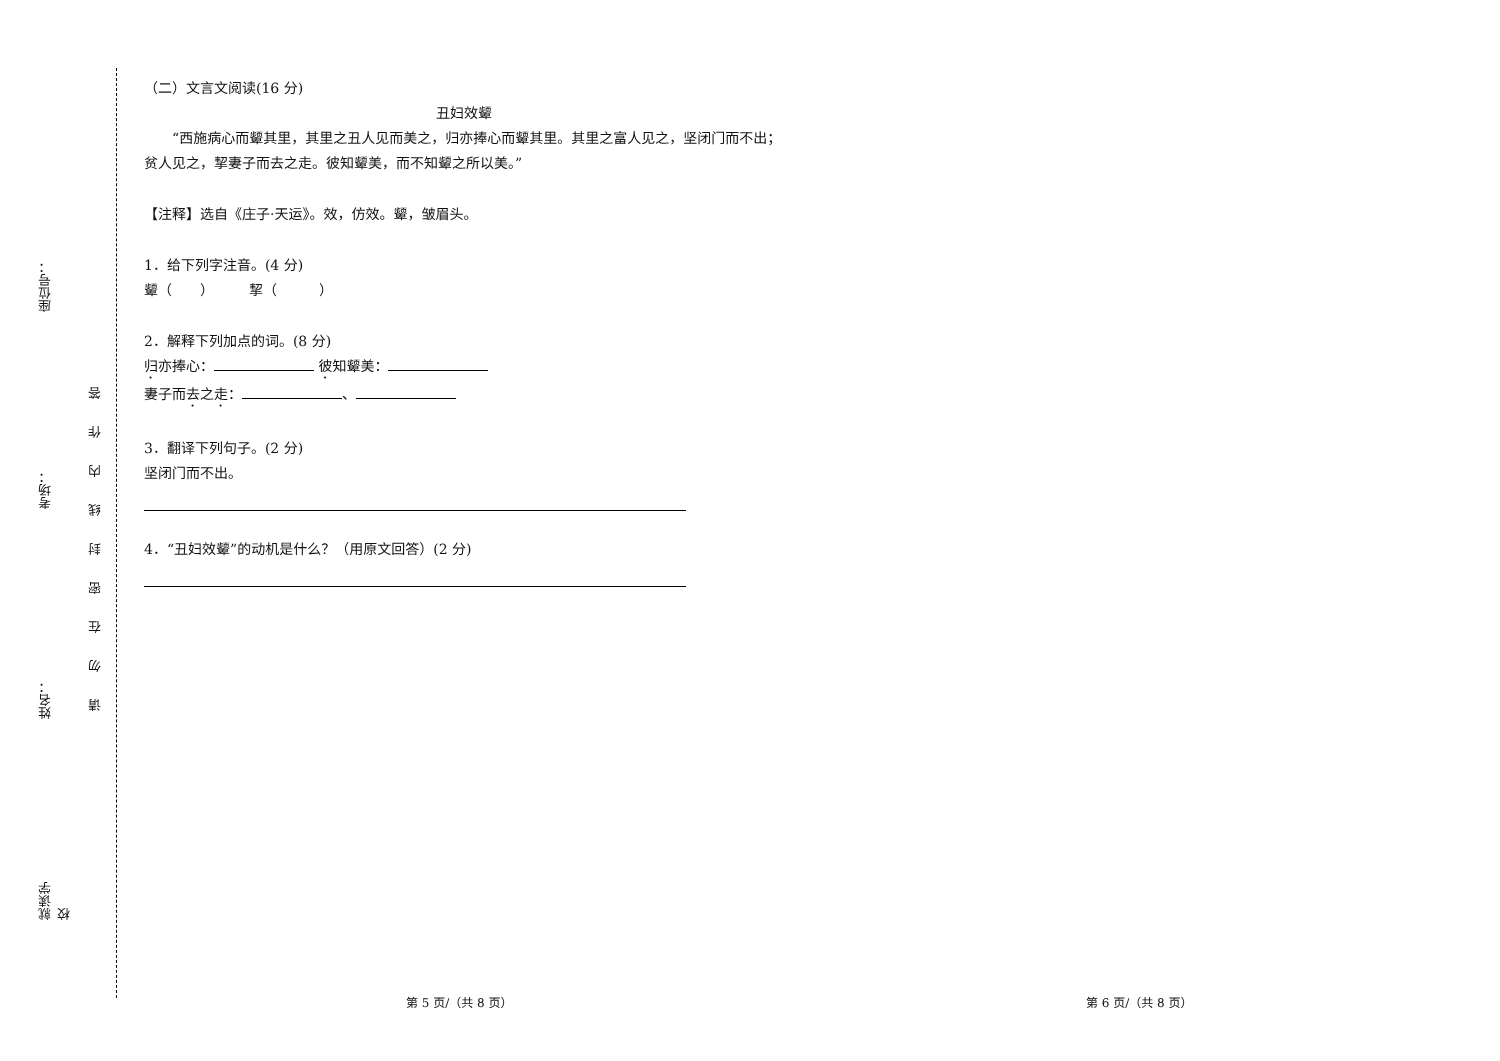座位号：
考场：
姓名：
就读学校
请勿在密封线内作答
（二）文言文阅读(16 分)
丑妇效颦
“西施病心而颦其里，其里之丑人见而美之，归亦捧心而颦其里。其里之富人见之，坚闭门而不出；贫人见之，挈妻子而去之走。彼知颦美，而不知颦之所以美。”
【注释】选自《庄子·天运》。效，仿效。颦，皱眉头。
1．给下列字注音。(4 分)
颦（　　）　　　挈（　　　）
2．解释下列加点的词。(8 分)
归亦捧心： 彼知颦美：
妻子而去之走： 、
3．翻译下列句子。(2 分)
坚闭门而不出。
4．“丑妇效颦”的动机是什么？（用原文回答）(2 分)
第 5 页/（共 8 页） 第 6 页/（共 8 页）